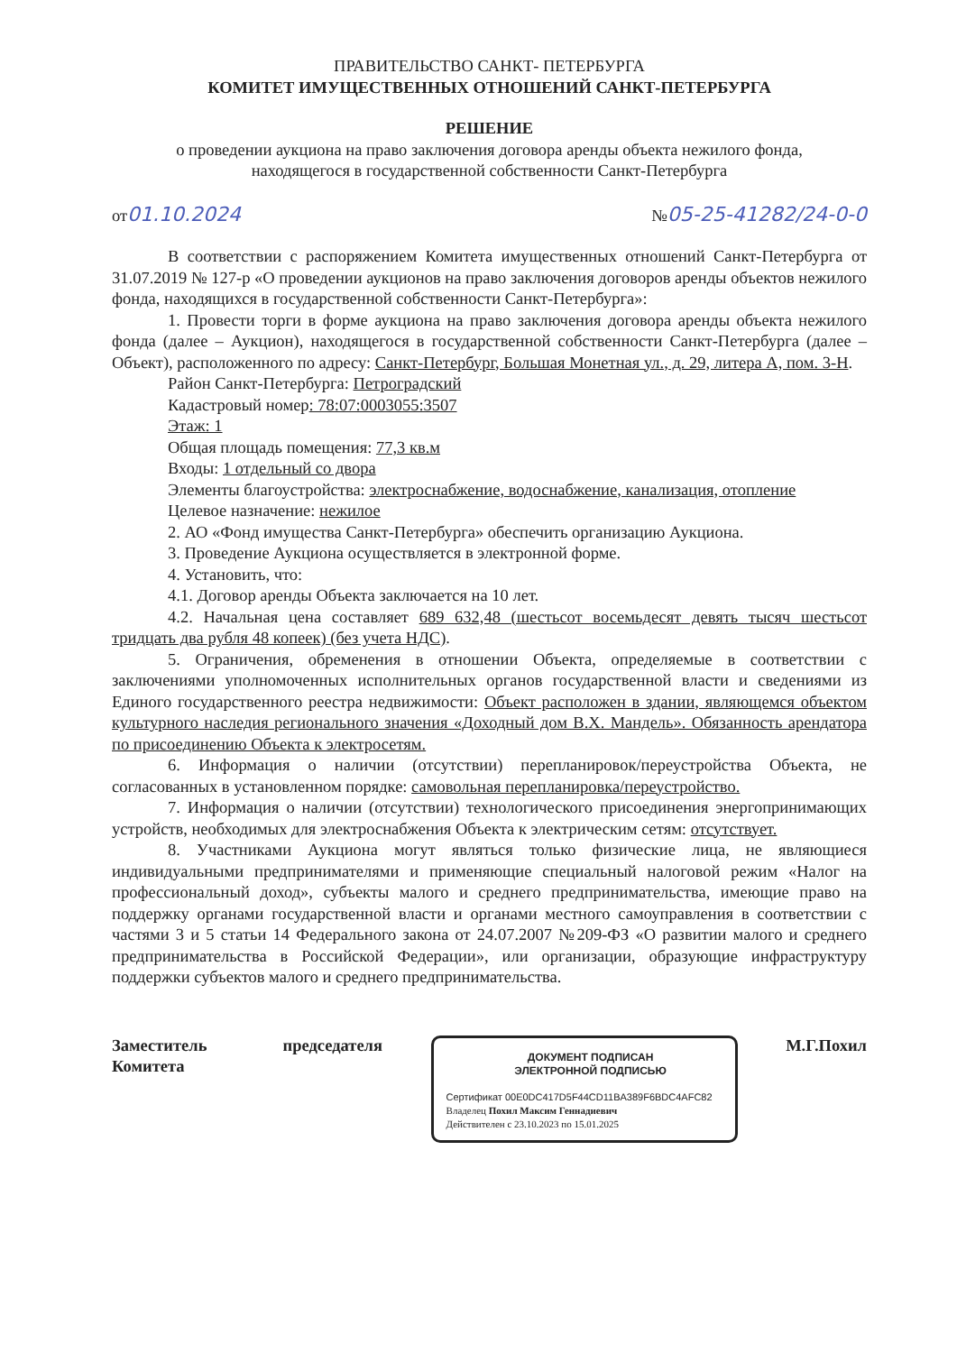ПРАВИТЕЛЬСТВО САНКТ- ПЕТЕРБУРГА
КОМИТЕТ ИМУЩЕСТВЕННЫХ ОТНОШЕНИЙ САНКТ-ПЕТЕРБУРГА
РЕШЕНИЕ
о проведении аукциона на право заключения договора аренды объекта нежилого фонда,
находящегося в государственной собственности Санкт-Петербурга
от01.10.2024 №05-25-41282/24-0-0
В соответствии с распоряжением Комитета имущественных отношений Санкт-Петербурга от 31.07.2019 № 127-р «О проведении аукционов на право заключения договоров аренды объектов нежилого фонда, находящихся в государственной собственности Санкт-Петербурга»:
1. Провести торги в форме аукциона на право заключения договора аренды объекта нежилого фонда (далее – Аукцион), находящегося в государственной собственности Санкт-Петербурга (далее – Объект), расположенного по адресу: Санкт-Петербург, Большая Монетная ул., д. 29, литера А, пом. 3-Н.
Район Санкт-Петербурга: Петроградский
Кадастровый номер: 78:07:0003055:3507
Этаж: 1
Общая площадь помещения: 77,3 кв.м
Входы: 1 отдельный со двора
Элементы благоустройства: электроснабжение, водоснабжение, канализация, отопление
Целевое назначение: нежилое
2. АО «Фонд имущества Санкт-Петербурга» обеспечить организацию Аукциона.
3. Проведение Аукциона осуществляется в электронной форме.
4. Установить, что:
4.1. Договор аренды Объекта заключается на 10 лет.
4.2. Начальная цена составляет 689 632,48 (шестьсот восемьдесят девять тысяч шестьсот тридцать два рубля 48 копеек) (без учета НДС).
5. Ограничения, обременения в отношении Объекта, определяемые в соответствии с заключениями уполномоченных исполнительных органов государственной власти и сведениями из Единого государственного реестра недвижимости: Объект расположен в здании, являющемся объектом культурного наследия регионального значения «Доходный дом В.Х. Мандель». Обязанность арендатора по присоединению Объекта к электросетям.
6. Информация о наличии (отсутствии) перепланировок/переустройства Объекта, не согласованных в установленном порядке: самовольная перепланировка/переустройство.
7. Информация о наличии (отсутствии) технологического присоединения энергопринимающих устройств, необходимых для электроснабжения Объекта к электрическим сетям: отсутствует.
8. Участниками Аукциона могут являться только физические лица, не являющиеся индивидуальными предпринимателями и применяющие специальный налоговой режим «Налог на профессиональный доход», субъекты малого и среднего предпринимательства, имеющие право на поддержку органами государственной власти и органами местного самоуправления в соответствии с частями 3 и 5 статьи 14 Федерального закона от 24.07.2007 №209-ФЗ «О развитии малого и среднего предпринимательства в Российской Федерации», или организации, образующие инфраструктуру поддержки субъектов малого и среднего предпринимательства.
Заместитель
Комитета председателя
ДОКУМЕНТ ПОДПИСАН
ЭЛЕКТРОННОЙ ПОДПИСЬЮ
Сертификат 00E0DC417D5F44CD11BA389F6BDC4AFC82
Владелец Похил Максим Геннадиевич
Действителен с 23.10.2023 по 15.01.2025
М.Г.Похил